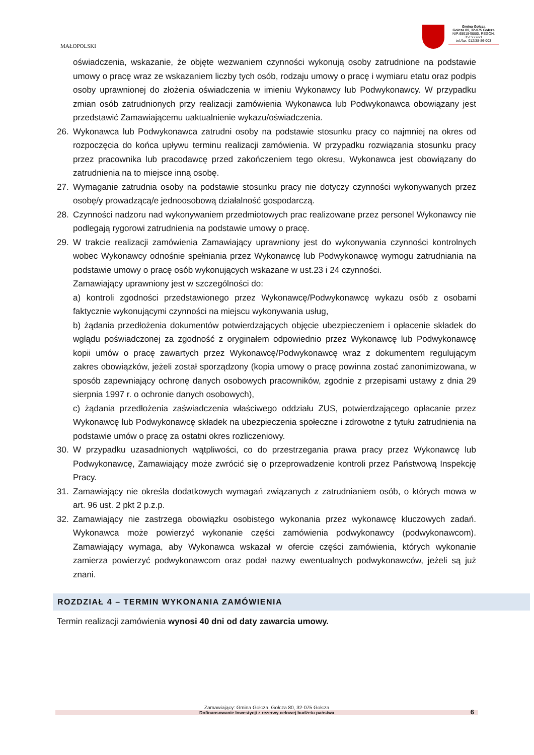MAŁOPOLSKI
Gmina Gołcza
Gołcza 80, 32-075 Gołcza
NIP:6591545880, REGON: 351555921
tel./fax: 012/38-86-003
oświadczenia, wskazanie, że objęte wezwaniem czynności wykonują osoby zatrudnione na podstawie umowy o pracę wraz ze wskazaniem liczby tych osób, rodzaju umowy o pracę i wymiaru etatu oraz podpis osoby uprawnionej do złożenia oświadczenia w imieniu Wykonawcy lub Podwykonawcy. W przypadku zmian osób zatrudnionych przy realizacji zamówienia Wykonawca lub Podwykonawca obowiązany jest przedstawić Zamawiającemu uaktualnienie wykazu/oświadczenia.
26. Wykonawca lub Podwykonawca zatrudni osoby na podstawie stosunku pracy co najmniej na okres od rozpoczęcia do końca upływu terminu realizacji zamówienia. W przypadku rozwiązania stosunku pracy przez pracownika lub pracodawcę przed zakończeniem tego okresu, Wykonawca jest obowiązany do zatrudnienia na to miejsce inną osobę.
27. Wymaganie zatrudnia osoby na podstawie stosunku pracy nie dotyczy czynności wykonywanych przez osobę/y prowadzącą/e jednoosobową działalność gospodarczą.
28. Czynności nadzoru nad wykonywaniem przedmiotowych prac realizowane przez personel Wykonawcy nie podlegają rygorowi zatrudnienia na podstawie umowy o pracę.
29. W trakcie realizacji zamówienia Zamawiający uprawniony jest do wykonywania czynności kontrolnych wobec Wykonawcy odnośnie spełniania przez Wykonawcę lub Podwykonawcę wymogu zatrudniania na podstawie umowy o pracę osób wykonujących wskazane w ust.23 i 24 czynności.
Zamawiający uprawniony jest w szczególności do:
a) kontroli zgodności przedstawionego przez Wykonawcę/Podwykonawcę wykazu osób z osobami faktycznie wykonującymi czynności na miejscu wykonywania usług,
b) żądania przedłożenia dokumentów potwierdzających objęcie ubezpieczeniem i opłacenie składek do wglądu poświadczonej za zgodność z oryginałem odpowiednio przez Wykonawcę lub Podwykonawcę kopii umów o pracę zawartych przez Wykonawcę/Podwykonawcę wraz z dokumentem regulującym zakres obowiązków, jeżeli został sporządzony (kopia umowy o pracę powinna zostać zanonimizowana, w sposób zapewniający ochronę danych osobowych pracowników, zgodnie z przepisami ustawy z dnia 29 sierpnia 1997 r. o ochronie danych osobowych),
c) żądania przedłożenia zaświadczenia właściwego oddziału ZUS, potwierdzającego opłacanie przez Wykonawcę lub Podwykonawcę składek na ubezpieczenia społeczne i zdrowotne z tytułu zatrudnienia na podstawie umów o pracę za ostatni okres rozliczeniowy.
30. W przypadku uzasadnionych wątpliwości, co do przestrzegania prawa pracy przez Wykonawcę lub Podwykonawcę, Zamawiający może zwrócić się o przeprowadzenie kontroli przez Państwową Inspekcję Pracy.
31. Zamawiający nie określa dodatkowych wymagań związanych z zatrudnianiem osób, o których mowa w art. 96 ust. 2 pkt 2 p.z.p.
32. Zamawiający nie zastrzega obowiązku osobistego wykonania przez wykonawcę kluczowych zadań. Wykonawca może powierzyć wykonanie części zamówienia podwykonawcy (podwykonawcom). Zamawiający wymaga, aby Wykonawca wskazał w ofercie części zamówienia, których wykonanie zamierza powierzyć podwykonawcom oraz podał nazwy ewentualnych podwykonawców, jeżeli są już znani.
ROZDZIAŁ 4 – TERMIN WYKONANIA ZAMÓWIENIA
Termin realizacji zamówienia wynosi 40 dni od daty zawarcia umowy.
Zamawiający: Gmina Gołcza, Gołcza 80, 32-075 Gołcza
Dofinansowanie Inwestycji z rezerwy celowej budżetu państwa 6